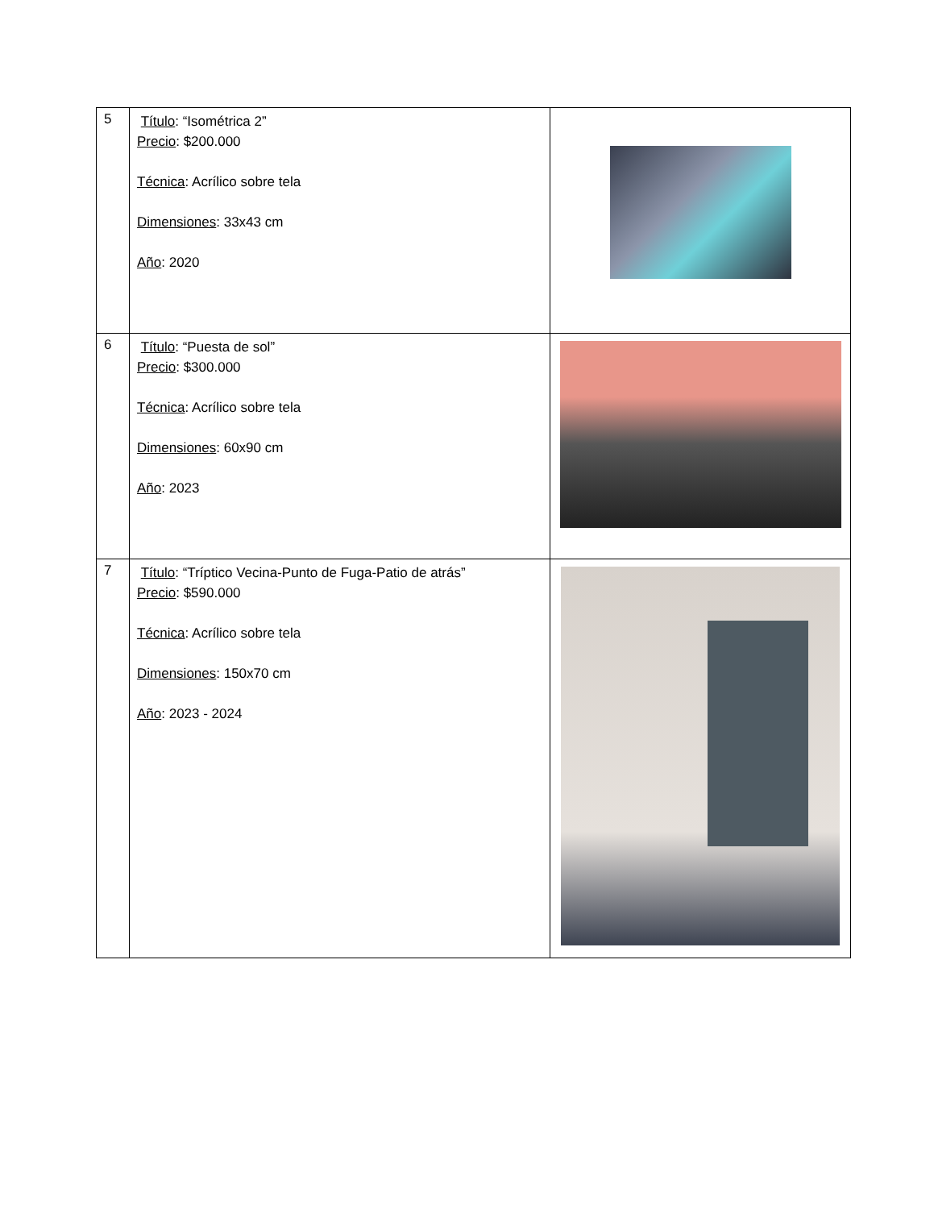| 5 | Título : “Isométrica 2” Precio : $200.000 Técnica : Acrílico sobre tela Dimensiones : 33x43 cm Año : 2020 | |
| 6 | Título : “Puesta de sol” Precio : $300.000 Técnica : Acrílico sobre tela Dimensiones : 60x90 cm Año : 2023 | |
| 7 | Título : “Tríptico Vecina-Punto de Fuga-Patio de atrás” Precio : $590.000 Técnica : Acrílico sobre tela Dimensiones : 150x70 cm Año : 2023 - 2024 | |